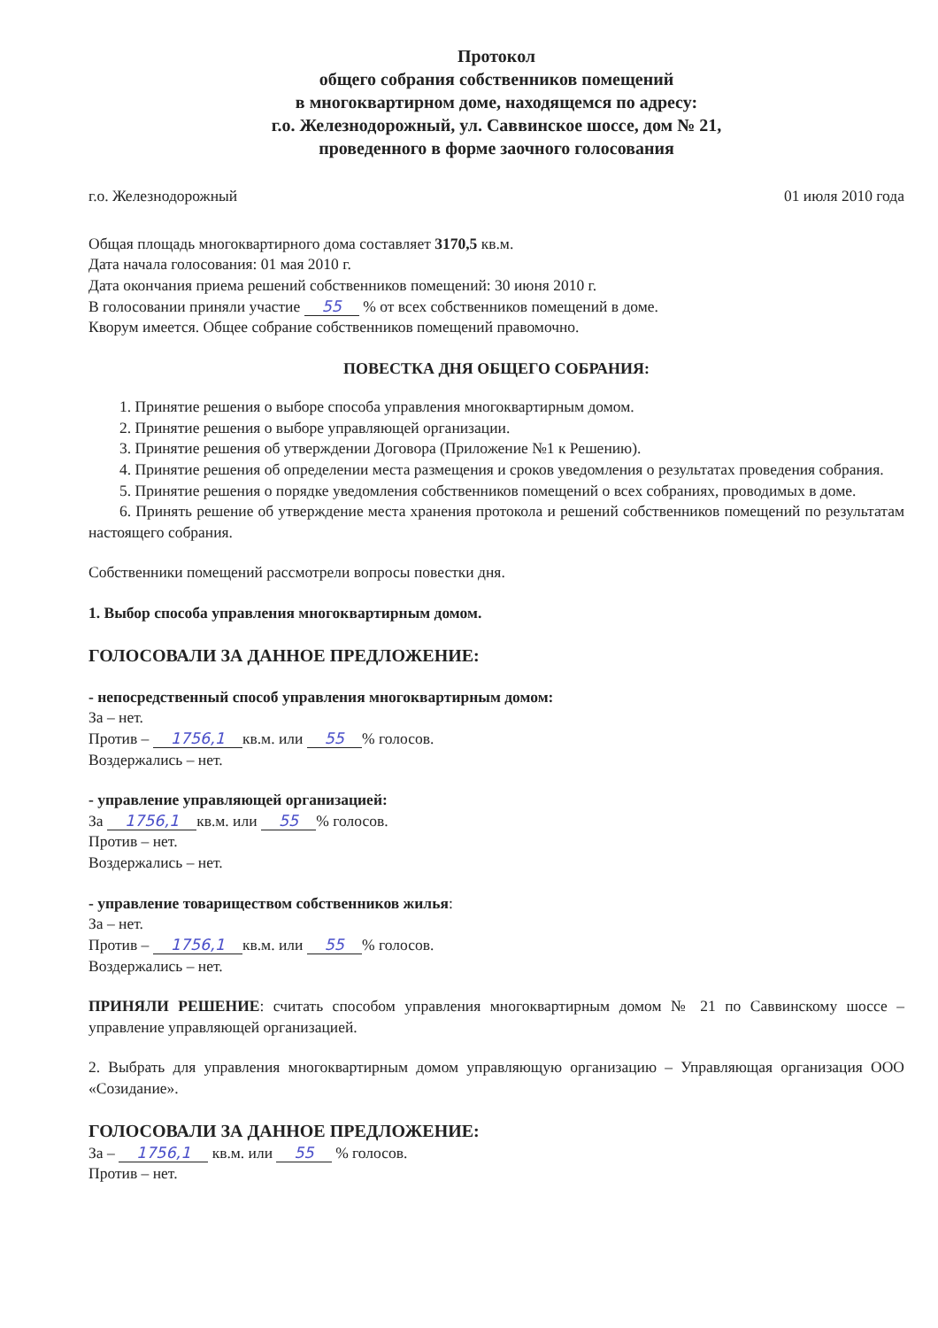Протокол
общего собрания собственников помещений
в многоквартирном доме, находящемся по адресу:
г.о. Железнодорожный, ул. Саввинское шоссе, дом № 21,
проведенного в форме заочного голосования
г.о. Железнодорожный 01 июля 2010 года
Общая площадь многоквартирного дома составляет 3170,5 кв.м.
Дата начала голосования: 01 мая 2010 г.
Дата окончания приема решений собственников помещений: 30 июня 2010 г.
В голосовании приняли участие 55 % от всех собственников помещений в доме.
Кворум имеется. Общее собрание собственников помещений правомочно.
ПОВЕСТКА ДНЯ ОБЩЕГО СОБРАНИЯ:
1. Принятие решения о выборе способа управления многоквартирным домом.
2. Принятие решения о выборе управляющей организации.
3. Принятие решения об утверждении Договора (Приложение №1 к Решению).
4. Принятие решения об определении места размещения и сроков уведомления о результатах проведения собрания.
5. Принятие решения о порядке уведомления собственников помещений о всех собраниях, проводимых в доме.
6. Принять решение об утверждение места хранения протокола и решений собственников помещений по результатам настоящего собрания.
Собственники помещений рассмотрели вопросы повестки дня.
1. Выбор способа управления многоквартирным домом.
ГОЛОСОВАЛИ ЗА ДАННОЕ ПРЕДЛОЖЕНИЕ:
- непосредственный способ управления многоквартирным домом:
За – нет.
Против – 1756,1 кв.м. или 55% голосов.
Воздержались – нет.
- управление управляющей организацией:
За 1756,1 кв.м. или 55% голосов.
Против – нет.
Воздержались – нет.
- управление товариществом собственников жилья:
За – нет.
Против – 1756,1 кв.м. или 55% голосов.
Воздержались – нет.
ПРИНЯЛИ РЕШЕНИЕ: считать способом управления многоквартирным домом № 21 по Саввинскому шоссе – управление управляющей организацией.
2. Выбрать для управления многоквартирным домом управляющую организацию – Управляющая организация ООО «Созидание».
ГОЛОСОВАЛИ ЗА ДАННОЕ ПРЕДЛОЖЕНИЕ:
За – 1756,1 кв.м. или 55 % голосов.
Против – нет.